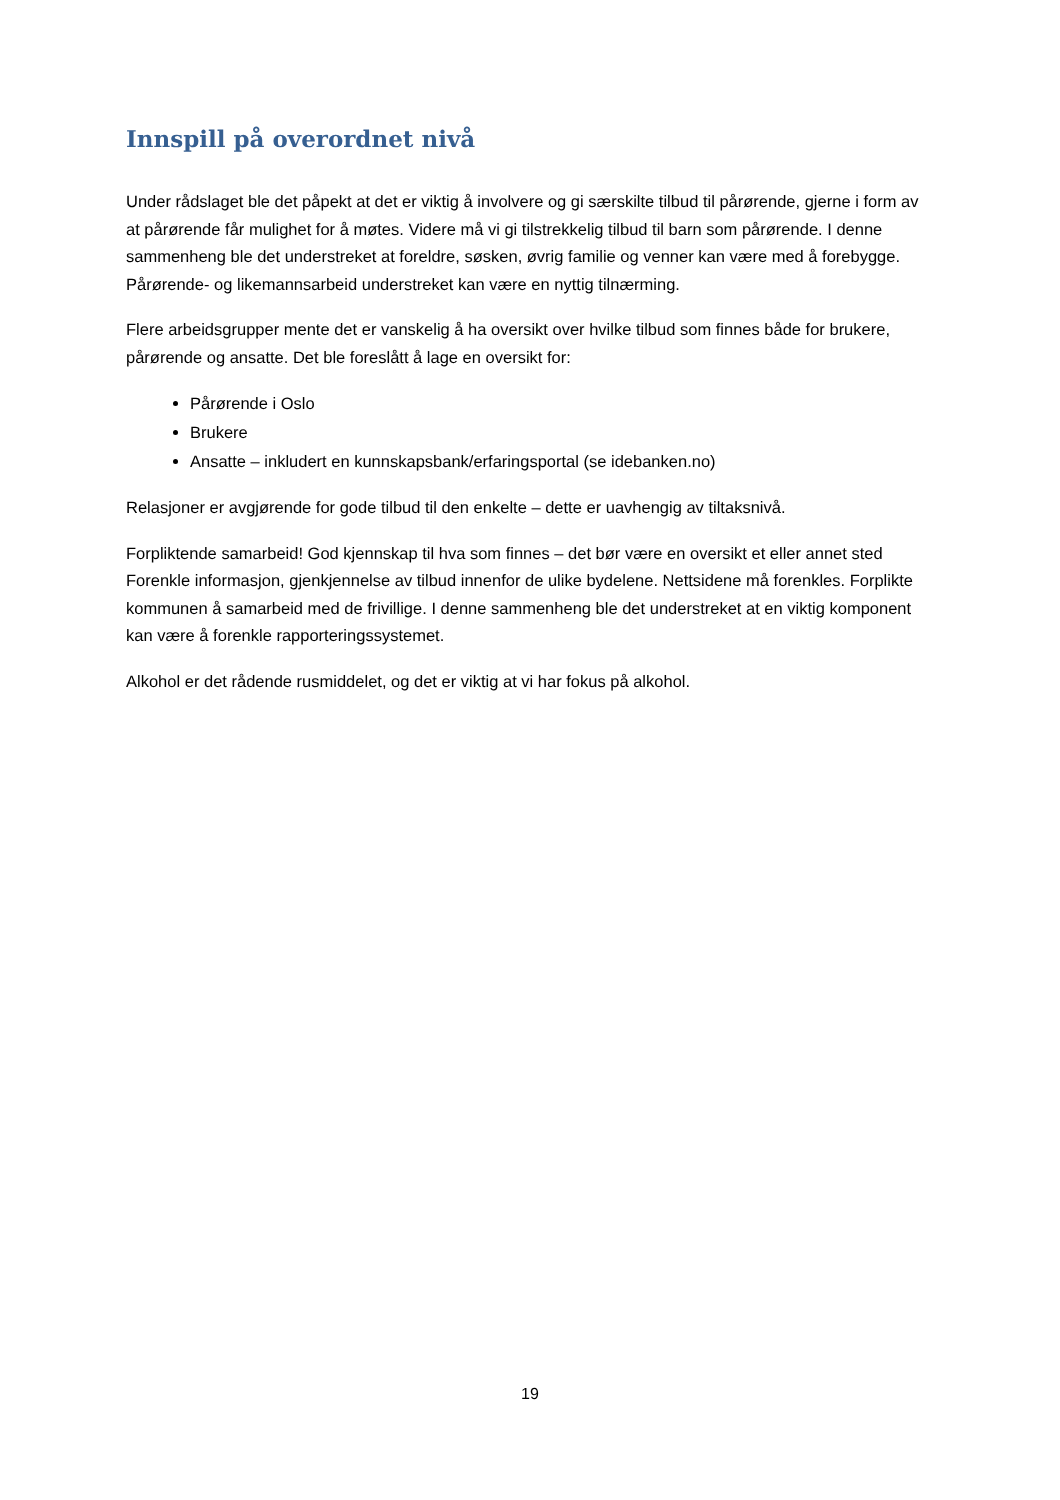Innspill på overordnet nivå
Under rådslaget ble det påpekt at det er viktig å involvere og gi særskilte tilbud til pårørende, gjerne i form av at pårørende får mulighet for å møtes. Videre må vi gi tilstrekkelig tilbud til barn som pårørende. I denne sammenheng ble det understreket at foreldre, søsken, øvrig familie og venner kan være med å forebygge. Pårørende- og likemannsarbeid understreket kan være en nyttig tilnærming.
Flere arbeidsgrupper mente det er vanskelig å ha oversikt over hvilke tilbud som finnes både for brukere, pårørende og ansatte. Det ble foreslått å lage en oversikt for:
Pårørende i Oslo
Brukere
Ansatte – inkludert en kunnskapsbank/erfaringsportal (se idebanken.no)
Relasjoner er avgjørende for gode tilbud til den enkelte – dette er uavhengig av tiltaksnivå.
Forpliktende samarbeid! God kjennskap til hva som finnes – det bør være en oversikt et eller annet sted Forenkle informasjon, gjenkjennelse av tilbud innenfor de ulike bydelene. Nettsidene må forenkles. Forplikte kommunen å samarbeid med de frivillige. I denne sammenheng ble det understreket at en viktig komponent kan være å forenkle rapporteringssystemet.
Alkohol er det rådende rusmiddelet, og det er viktig at vi har fokus på alkohol.
19